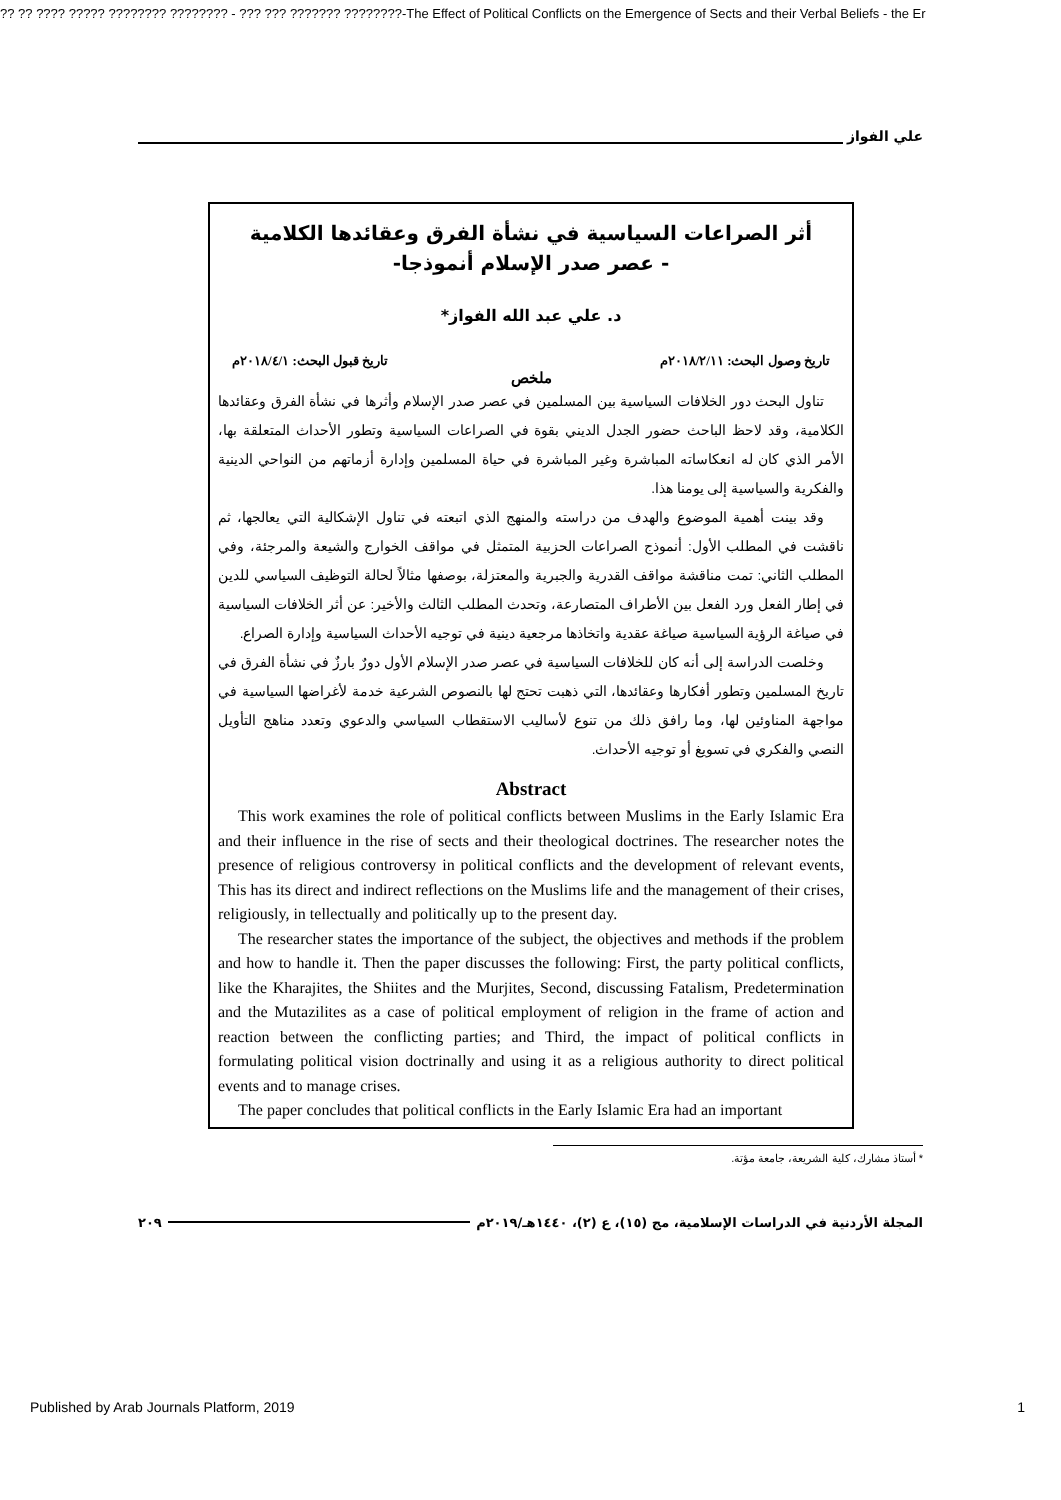?? ?? ???? ????? ???????? ???????? - ??? ??? ??????? ????????-The Effect of Political Conflicts on the Emergence of Sects and their Verbal Beliefs - the Er
علي الفواز
أثر الصراعات السياسية في نشأة الفرق وعقائدها الكلامية
- عصر صدر الإسلام أنموذجا-
د. علي عبد الله الفواز*
تاريخ وصول البحث: ٢٠١٨/٢/١١م تاريخ قبول البحث: ٢٠١٨/٤/١م
ملخص
تناول البحث دور الخلافات السياسية بين المسلمين في عصر صدر الإسلام وأثرها في نشأة الفرق وعقائدها الكلامية، وقد لاحظ الباحث حضور الجدل الديني بقوة في الصراعات السياسية وتطور الأحداث المتعلقة بها، الأمر الذي كان له انعكاساته المباشرة وغير المباشرة في حياة المسلمين وإدارة أزماتهم من النواحي الدينية والفكرية والسياسية إلى يومنا هذا.
وقد بينت أهمية الموضوع والهدف من دراسته والمنهج الذي اتبعته في تناول الإشكالية التي يعالجها، ثم ناقشت في المطلب الأول: أنموذج الصراعات الحزبية المتمثل في مواقف الخوارج والشيعة والمرجئة، وفي المطلب الثاني: تمت مناقشة مواقف القدرية والجبرية والمعتزلة، بوصفها مثالاً لحالة التوظيف السياسي للدين في إطار الفعل ورد الفعل بين الأطراف المتصارعة، وتحدث المطلب الثالث والأخير: عن أثر الخلافات السياسية في صياغة الرؤية السياسية صياغة عقدية واتخاذها مرجعية دينية في توجيه الأحداث السياسية وإدارة الصراع.
وخلصت الدراسة إلى أنه كان للخلافات السياسية في عصر صدر الإسلام الأول دورٌ بارزٌ في نشأة الفرق في تاريخ المسلمين وتطور أفكارها وعقائدها، التي ذهبت تحتج لها بالنصوص الشرعية خدمة لأغراضها السياسية في مواجهة المناوئين لها، وما رافق ذلك من تنوع لأساليب الاستقطاب السياسي والدعوي وتعدد مناهج التأويل النصي والفكري في تسويغ أو توجيه الأحداث.
Abstract
This work examines the role of political conflicts between Muslims in the Early Islamic Era and their influence in the rise of sects and their theological doctrines. The researcher notes the presence of religious controversy in political conflicts and the development of relevant events, This has its direct and indirect reflections on the Muslims life and the management of their crises, religiously, in tellectually and politically up to the present day.
The researcher states the importance of the subject, the objectives and methods if the problem and how to handle it. Then the paper discusses the following: First, the party political conflicts, like the Kharajites, the Shiites and the Murjites, Second, discussing Fatalism, Predetermination and the Mutazilites as a case of political employment of religion in the frame of action and reaction between the conflicting parties; and Third, the impact of political conflicts in formulating political vision doctrinally and using it as a religious authority to direct political events and to manage crises.
The paper concludes that political conflicts in the Early Islamic Era had an important
* أستاذ مشارك، كلية الشريعة، جامعة مؤتة.
المجلة الأردنية في الدراسات الإسلامية، مج (١٥)، ع (٢)، ١٤٤٠هـ/٢٠١٩م ٢٠٩
Published by Arab Journals Platform, 2019 1